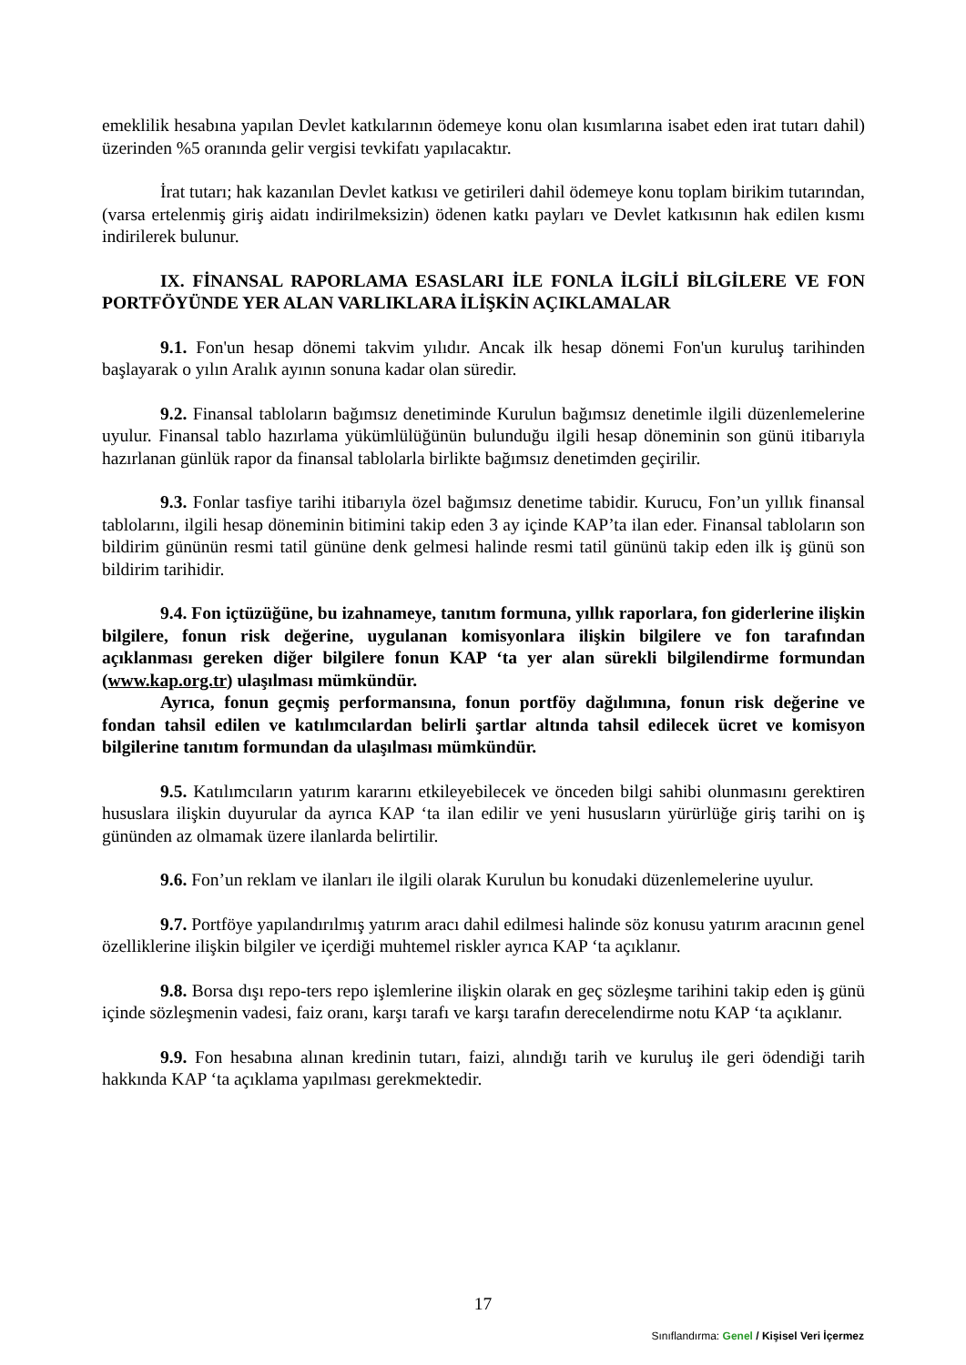emeklilik hesabına yapılan Devlet katkılarının ödemeye konu olan kısımlarına isabet eden irat tutarı dahil) üzerinden %5 oranında gelir vergisi tevkifatı yapılacaktır.
İrat tutarı; hak kazanılan Devlet katkısı ve getirileri dahil ödemeye konu toplam birikim tutarından, (varsa ertelenmiş giriş aidatı indirilmeksizin) ödenen katkı payları ve Devlet katkısının hak edilen kısmı indirilerek bulunur.
IX. FİNANSAL RAPORLAMA ESASLARI İLE FONLA İLGİLİ BİLGİLERE VE FON PORTFÖYÜNDE YER ALAN VARLIKLARA İLİŞKİN AÇIKLAMALAR
9.1. Fon'un hesap dönemi takvim yılıdır. Ancak ilk hesap dönemi Fon'un kuruluş tarihinden başlayarak o yılın Aralık ayının sonuna kadar olan süredir.
9.2. Finansal tabloların bağımsız denetiminde Kurulun bağımsız denetimle ilgili düzenlemelerine uyulur. Finansal tablo hazırlama yükümlülüğünün bulunduğu ilgili hesap döneminin son günü itibarıyla hazırlanan günlük rapor da finansal tablolarla birlikte bağımsız denetimden geçirilir.
9.3. Fonlar tasfiye tarihi itibarıyla özel bağımsız denetime tabidir. Kurucu, Fon’un yıllık finansal tablolarını, ilgili hesap döneminin bitimini takip eden 3 ay içinde KAP’ta ilan eder. Finansal tabloların son bildirim gününün resmi tatil gününe denk gelmesi halinde resmi tatil gününü takip eden ilk iş günü son bildirim tarihidir.
9.4. Fon içtüzüğüne, bu izahnameye, tanıtım formuna, yıllık raporlara, fon giderlerine ilişkin bilgilere, fonun risk değerine, uygulanan komisyonlara ilişkin bilgilere ve fon tarafından açıklanması gereken diğer bilgilere fonun KAP ‘ta yer alan sürekli bilgilendirme formundan (www.kap.org.tr) ulaşılması mümkündür.
Ayrıca, fonun geçmiş performansına, fonun portföy dağılımına, fonun risk değerine ve fondan tahsil edilen ve katılımcılardan belirli şartlar altında tahsil edilecek ücret ve komisyon bilgilerine tanıtım formundan da ulaşılması mümkündür.
9.5. Katılımcıların yatırım kararını etkileyebilecek ve önceden bilgi sahibi olunmasını gerektiren hususlara ilişkin duyurular da ayrıca KAP ‘ta ilan edilir ve yeni hususların yürürlüğe giriş tarihi on iş gününden az olmamak üzere ilanlarda belirtilir.
9.6. Fon’un reklam ve ilanları ile ilgili olarak Kurulun bu konudaki düzenlemelerine uyulur.
9.7. Portföye yapılandırılmış yatırım aracı dahil edilmesi halinde söz konusu yatırım aracının genel özelliklerine ilişkin bilgiler ve içerdiği muhtemel riskler ayrıca KAP ‘ta açıklanır.
9.8. Borsa dışı repo-ters repo işlemlerine ilişkin olarak en geç sözleşme tarihini takip eden iş günü içinde sözleşmenin vadesi, faiz oranı, karşı tarafı ve karşı tarafın derecelendirme notu KAP ‘ta açıklanır.
9.9. Fon hesabına alınan kredinin tutarı, faizi, alındığı tarih ve kuruluş ile geri ödendiği tarih hakkında KAP ‘ta açıklama yapılması gerekmektedir.
17
Sınıflandırma: Genel / Kişisel Veri İçermez